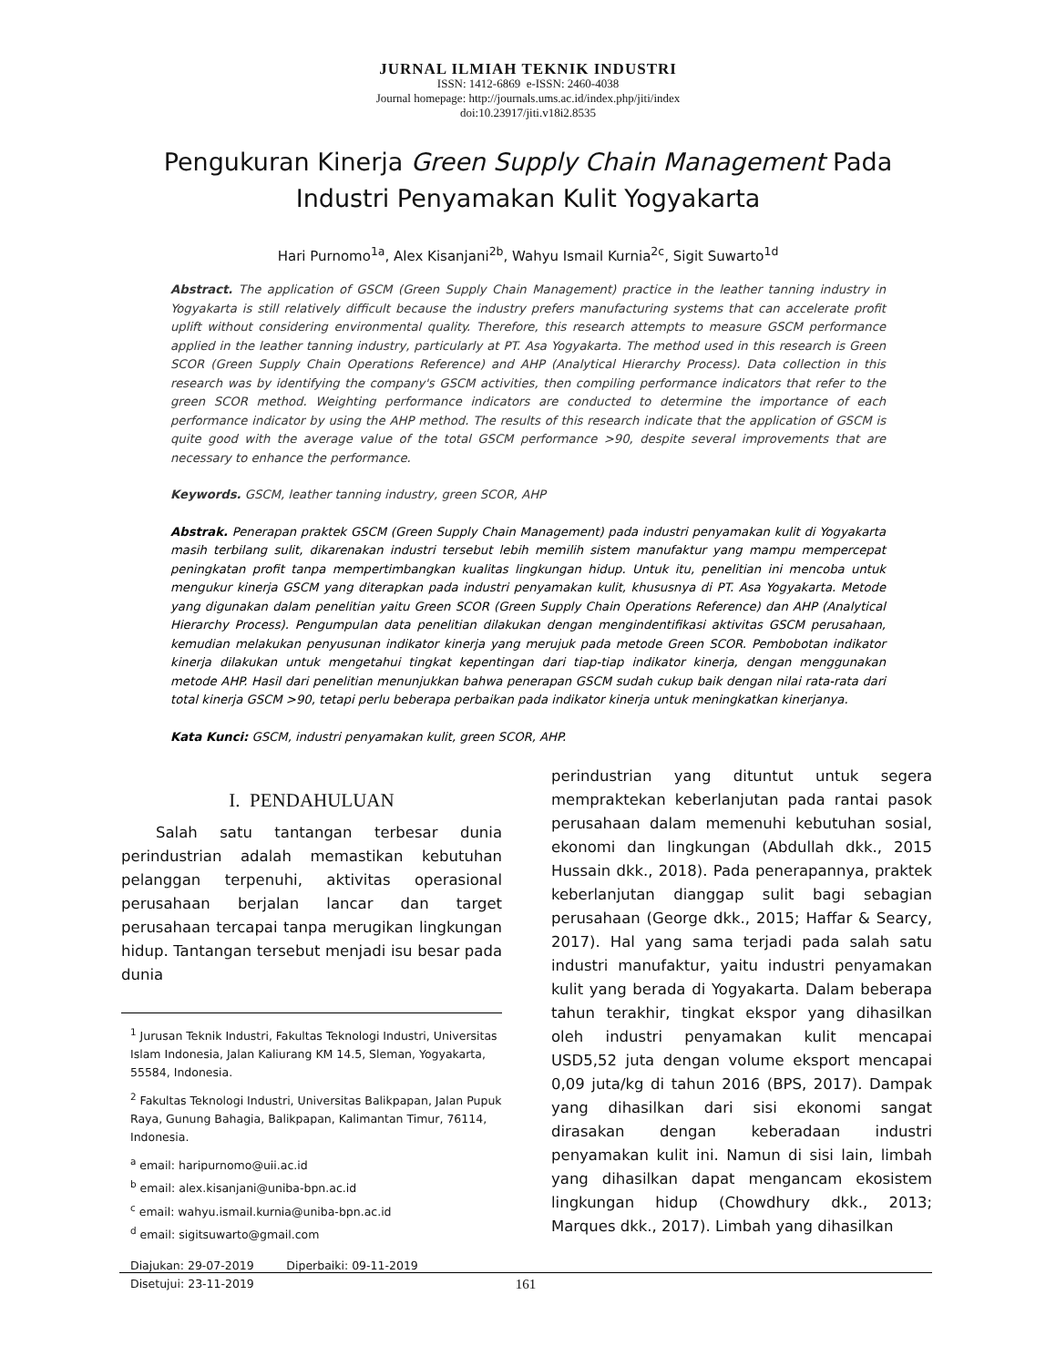JURNAL ILMIAH TEKNIK INDUSTRI
ISSN: 1412-6869 e-ISSN: 2460-4038
Journal homepage: http://journals.ums.ac.id/index.php/jiti/index
doi:10.23917/jiti.v18i2.8535
Pengukuran Kinerja Green Supply Chain Management Pada
Industri Penyamakan Kulit Yogyakarta
Hari Purnomo<sup>1a</sup>, Alex Kisanjani<sup>2b</sup>, Wahyu Ismail Kurnia<sup>2c</sup>, Sigit Suwarto<sup>1d</sup>
Abstract. The application of GSCM (Green Supply Chain Management) practice in the leather tanning industry in Yogyakarta is still relatively difficult because the industry prefers manufacturing systems that can accelerate profit uplift without considering environmental quality. Therefore, this research attempts to measure GSCM performance applied in the leather tanning industry, particularly at PT. Asa Yogyakarta. The method used in this research is Green SCOR (Green Supply Chain Operations Reference) and AHP (Analytical Hierarchy Process). Data collection in this research was by identifying the company's GSCM activities, then compiling performance indicators that refer to the green SCOR method. Weighting performance indicators are conducted to determine the importance of each performance indicator by using the AHP method. The results of this research indicate that the application of GSCM is quite good with the average value of the total GSCM performance >90, despite several improvements that are necessary to enhance the performance.
Keywords. GSCM, leather tanning industry, green SCOR, AHP
Abstrak. Penerapan praktek GSCM (Green Supply Chain Management) pada industri penyamakan kulit di Yogyakarta masih terbilang sulit, dikarenakan industri tersebut lebih memilih sistem manufaktur yang mampu mempercepat peningkatan profit tanpa mempertimbangkan kualitas lingkungan hidup. Untuk itu, penelitian ini mencoba untuk mengukur kinerja GSCM yang diterapkan pada industri penyamakan kulit, khususnya di PT. Asa Yogyakarta. Metode yang digunakan dalam penelitian yaitu Green SCOR (Green Supply Chain Operations Reference) dan AHP (Analytical Hierarchy Process). Pengumpulan data penelitian dilakukan dengan mengindentifikasi aktivitas GSCM perusahaan, kemudian melakukan penyusunan indikator kinerja yang merujuk pada metode Green SCOR. Pembobotan indikator kinerja dilakukan untuk mengetahui tingkat kepentingan dari tiap-tiap indikator kinerja, dengan menggunakan metode AHP. Hasil dari penelitian menunjukkan bahwa penerapan GSCM sudah cukup baik dengan nilai rata-rata dari total kinerja GSCM >90, tetapi perlu beberapa perbaikan pada indikator kinerja untuk meningkatkan kinerjanya.
Kata Kunci: GSCM, industri penyamakan kulit, green SCOR, AHP.
I. PENDAHULUAN
Salah satu tantangan terbesar dunia perindustrian adalah memastikan kebutuhan pelanggan terpenuhi, aktivitas operasional perusahaan berjalan lancar dan target perusahaan tercapai tanpa merugikan lingkungan hidup. Tantangan tersebut menjadi isu besar pada dunia
<sup>1</sup> Jurusan Teknik Industri, Fakultas Teknologi Industri, Universitas Islam Indonesia, Jalan Kaliurang KM 14.5, Sleman, Yogyakarta, 55584, Indonesia.
<sup>2</sup> Fakultas Teknologi Industri, Universitas Balikpapan, Jalan Pupuk Raya, Gunung Bahagia, Balikpapan, Kalimantan Timur, 76114, Indonesia.
<sup>a</sup> email: haripurnomo@uii.ac.id
<sup>b</sup> email: alex.kisanjani@uniba-bpn.ac.id
<sup>c</sup> email: wahyu.ismail.kurnia@uniba-bpn.ac.id
<sup>d</sup> email: sigitsuwarto@gmail.com
Diajukan: 29-07-2019 Diperbaiki: 09-11-2019
Disetujui: 23-11-2019
perindustrian yang dituntut untuk segera mempraktekan keberlanjutan pada rantai pasok perusahaan dalam memenuhi kebutuhan sosial, ekonomi dan lingkungan (Abdullah dkk., 2015 Hussain dkk., 2018). Pada penerapannya, praktek keberlanjutan dianggap sulit bagi sebagian perusahaan (George dkk., 2015; Haffar & Searcy, 2017). Hal yang sama terjadi pada salah satu industri manufaktur, yaitu industri penyamakan kulit yang berada di Yogyakarta. Dalam beberapa tahun terakhir, tingkat ekspor yang dihasilkan oleh industri penyamakan kulit mencapai USD5,52 juta dengan volume eksport mencapai 0,09 juta/kg di tahun 2016 (BPS, 2017). Dampak yang dihasilkan dari sisi ekonomi sangat dirasakan dengan keberadaan industri penyamakan kulit ini. Namun di sisi lain, limbah yang dihasilkan dapat mengancam ekosistem lingkungan hidup (Chowdhury dkk., 2013; Marques dkk., 2017). Limbah yang dihasilkan
161